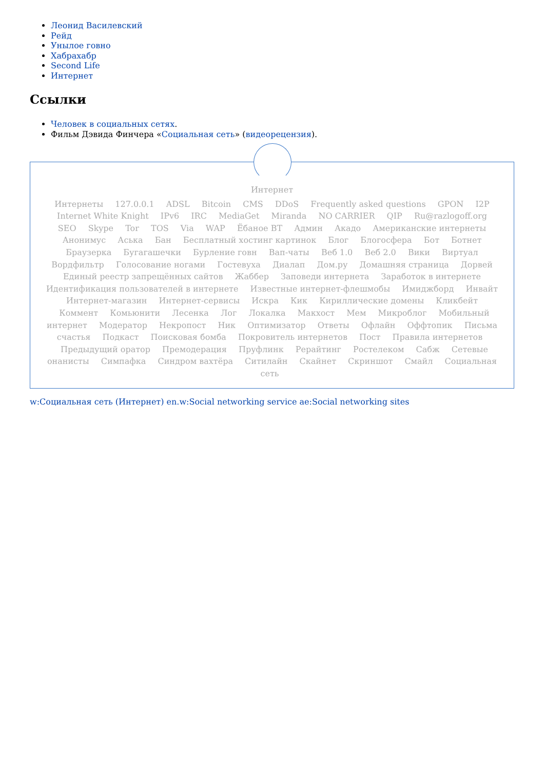Леонид Василевский
Рейд
Унылое говно
Хабрахабр
Second Life
Интернет
Ссылки
Человек в социальных сетях.
Фильм Дэвида Финчера «Социальная сеть» (видеорецензия).
Интернет
Интернеты 127.0.0.1 ADSL Bitcoin CMS DDoS Frequently asked questions GPON I2P Internet White Knight IPv6 IRC MediaGet Miranda NO CARRIER QIP Ru@razlogoff.org SEO Skype Tor TOS Via WAP Ёбаное ВТ Админ Акадо Американские интернеты Анонимус Аська Бан Бесплатный хостинг картинок Блог Блогосфера Бот Ботнет Браузерка Бугагашечки Бурление говн Вап-чаты Веб 1.0 Веб 2.0 Вики Виртуал Вордфильтр Голосование ногами Гостевуха Диалап Дом.ру Домашняя страница Дорвей Единый реестр запрещённых сайтов Жаббер Заповеди интернета Заработок в интернете Идентификация пользователей в интернете Известные интернет-флешмобы Имиджборд Инвайт Интернет-магазин Интернет-сервисы Искра Кик Кириллические домены Кликбейт Коммент Комьюнити Лесенка Лог Локалка Макхост Мем Микроблог Мобильный интернет Модератор Некропост Ник Оптимизатор Ответы Офлайн Оффтопик Письма счастья Подкаст Поисковая бомба Покровитель интернетов Пост Правила интернетов Предыдущий оратор Премодерация Пруфлинк Рерайтинг Ростелеком Сабж Сетевые онанисты Симпафка Синдром вахтёра Ситилайн Скайнет Скриншот Смайл Социальная сеть
w:Социальная сеть (Интернет) en.w:Social networking service ae:Social networking sites